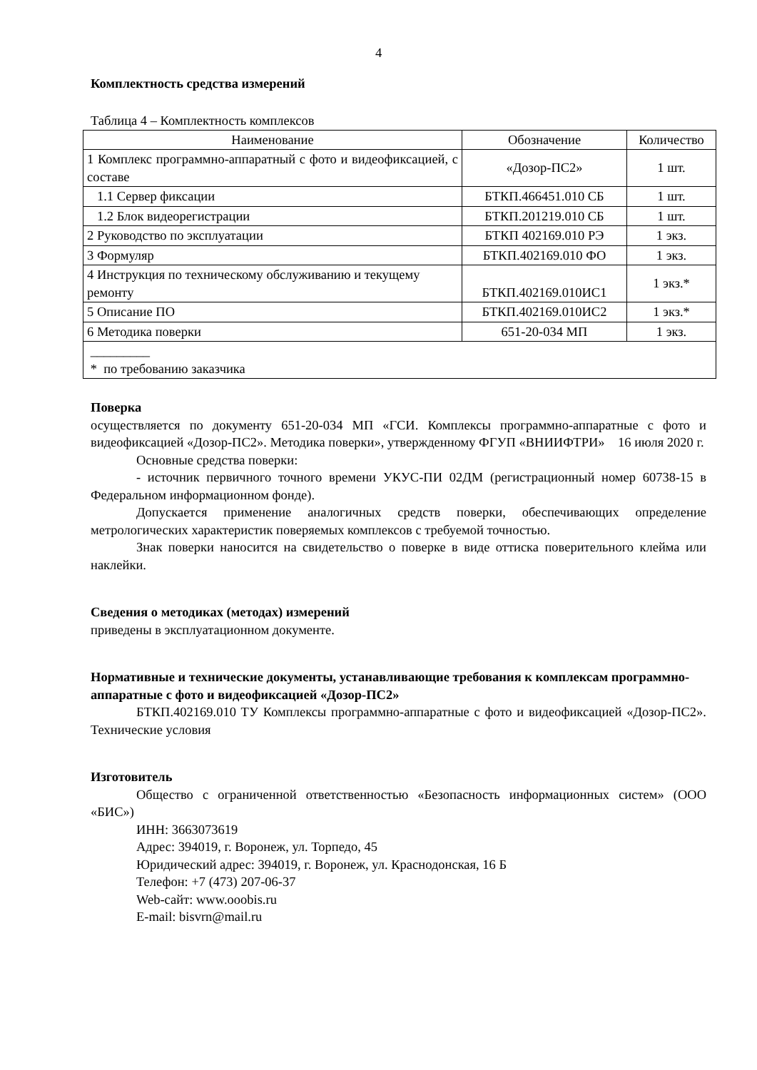4
Комплектность средства измерений
Таблица 4 – Комплектность комплексов
| Наименование | Обозначение | Количество |
| 1 Комплекс программно-аппаратный с фото и видеофиксацией, с составе | «Дозор-ПС2» | 1 шт. |
| 1.1 Сервер фиксации | БТКП.466451.010 СБ | 1 шт. |
| 1.2 Блок видеорегистрации | БТКП.201219.010 СБ | 1 шт. |
| 2 Руководство по эксплуатации | БТКП 402169.010 РЭ | 1 экз. |
| 3 Формуляр | БТКП.402169.010 ФО | 1 экз. |
| 4 Инструкция по техническому обслуживанию и текущему ремонту | БТКП.402169.010ИС1 | 1 экз.* |
| 5 Описание ПО | БТКП.402169.010ИС2 | 1 экз.* |
| 6 Методика поверки | 651-20-034 МП | 1 экз. |
| _________ * по требованию заказчика | | |
Поверка
осуществляется по документу 651-20-034 МП «ГСИ. Комплексы программно-аппаратные с фото и видеофиксацией «Дозор-ПС2». Методика поверки», утвержденному ФГУП «ВНИИФТРИ» 16 июля 2020 г.
Основные средства поверки:
- источник первичного точного времени УКУС-ПИ 02ДМ (регистрационный номер 60738-15 в Федеральном информационном фонде).
Допускается применение аналогичных средств поверки, обеспечивающих определение метрологических характеристик поверяемых комплексов с требуемой точностью.
Знак поверки наносится на свидетельство о поверке в виде оттиска поверительного клейма или наклейки.
Сведения о методиках (методах) измерений
приведены в эксплуатационном документе.
Нормативные и технические документы, устанавливающие требования к комплексам программно-аппаратные с фото и видеофиксацией «Дозор-ПС2»
БТКП.402169.010 ТУ Комплексы программно-аппаратные с фото и видеофиксацией «Дозор-ПС2». Технические условия
Изготовитель
Общество с ограниченной ответственностью «Безопасность информационных систем» (ООО «БИС»)
ИНН: 3663073619
Адрес: 394019, г. Воронеж, ул. Торпедо, 45
Юридический адрес: 394019, г. Воронеж, ул. Краснодонская, 16 Б
Телефон: +7 (473) 207-06-37
Web-сайт: www.ooobis.ru
E-mail: bisvrn@mail.ru